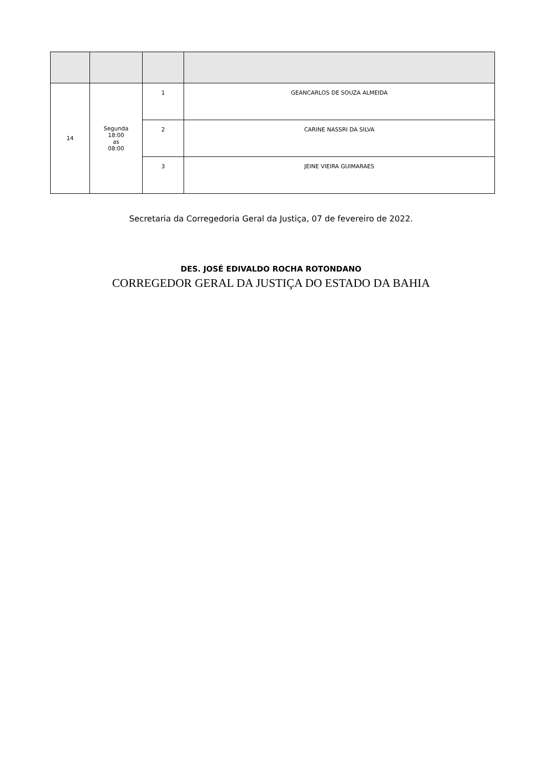| 14 | Segunda 18:00 as 08:00 | 1 | GEANCARLOS DE SOUZA ALMEIDA |
| | | 2 | CARINE NASSRI DA SILVA |
| | | 3 | JEINE VIEIRA GUIMARAES |
Secretaria da Corregedoria Geral da Justiça, 07 de fevereiro de 2022.
DES. JOSÉ EDIVALDO ROCHA ROTONDANO
CORREGEDOR GERAL DA JUSTIÇA DO ESTADO DA BAHIA